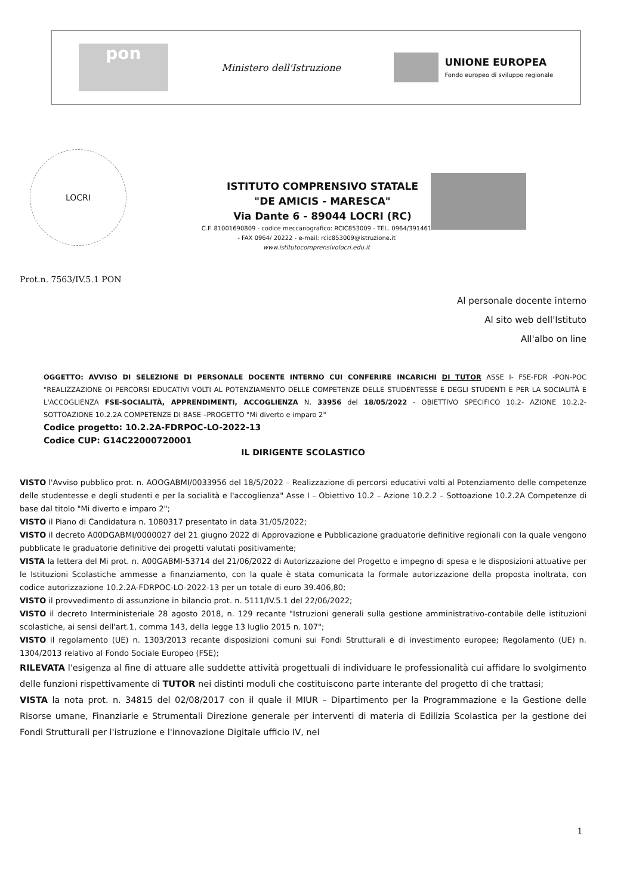pon
Ministero dell'Istruzione
UNIONE EUROPEA
Fondo europeo di sviluppo regionale
LOCRI
ISTITUTO COMPRENSIVO STATALE
"DE AMICIS - MARESCA"
Via Dante 6 - 89044 LOCRI (RC)
C.F. 81001690809 - codice meccanografico: RCIC853009 - TEL. 0964/391461
- FAX 0964/ 20222 - e-mail: rcic853009@istruzione.it
www.istitutocomprensivolocri.edu.it
Prot.n. 7563/IV.5.1 PON
Al personale docente interno
Al sito web dell'Istituto
All'albo on line
OGGETTO: AVVISO DI SELEZIONE DI PERSONALE DOCENTE INTERNO CUI CONFERIRE INCARICHI DI TUTOR ASSE I- FSE-FDR -PON-POC "REALIZZAZIONE OI PERCORSI EDUCATIVI VOLTI AL POTENZIAMENTO DELLE COMPETENZE DELLE STUDENTESSE E DEGLI STUDENTI E PER LA SOCIALITÀ E L'ACCOGLIENZA FSE-SOCIALITÀ, APPRENDIMENTI, ACCOGLIENZA N. 33956 del 18/05/2022 - OBIETTIVO SPECIFICO 10.2- AZIONE 10.2.2- SOTTOAZIONE 10.2.2A COMPETENZE DI BASE –PROGETTO "Mi diverto e imparo 2"
Codice progetto: 10.2.2A-FDRPOC-LO-2022-13
Codice CUP: G14C22000720001
IL DIRIGENTE SCOLASTICO
VISTO l'Avviso pubblico prot. n. AOOGABMI/0033956 del 18/5/2022 – Realizzazione di percorsi educativi volti al Potenziamento delle competenze delle studentesse e degli studenti e per la socialità e l'accoglienza" Asse I – Obiettivo 10.2 – Azione 10.2.2 – Sottoazione 10.2.2A Competenze di base dal titolo "Mi diverto e imparo 2";
VISTO il Piano di Candidatura n. 1080317 presentato in data 31/05/2022;
VISTO il decreto A00DGABMI/0000027 del 21 giugno 2022 di Approvazione e Pubblicazione graduatorie definitive regionali con la quale vengono pubblicate le graduatorie definitive dei progetti valutati positivamente;
VISTA la lettera del Mi prot. n. A00GABMI-53714 del 21/06/2022 di Autorizzazione del Progetto e impegno di spesa e le disposizioni attuative per le Istituzioni Scolastiche ammesse a finanziamento, con la quale è stata comunicata la formale autorizzazione della proposta inoltrata, con codice autorizzazione 10.2.2A-FDRPOC-LO-2022-13 per un totale di euro 39.406,80;
VISTO il provvedimento di assunzione in bilancio prot. n. 5111/IV.5.1 del 22/06/2022;
VISTO il decreto Interministeriale 28 agosto 2018, n. 129 recante "Istruzioni generali sulla gestione amministrativo-contabile delle istituzioni scolastiche, ai sensi dell'art.1, comma 143, della legge 13 luglio 2015 n. 107";
VISTO il regolamento (UE) n. 1303/2013 recante disposizioni comuni sui Fondi Strutturali e di investimento europee; Regolamento (UE) n. 1304/2013 relativo al Fondo Sociale Europeo (FSE);
RILEVATA l'esigenza al fine di attuare alle suddette attività progettuali di individuare le professionalità cui affidare lo svolgimento delle funzioni rispettivamente di TUTOR nei distinti moduli che costituiscono parte interante del progetto di che trattasi;
VISTA la nota prot. n. 34815 del 02/08/2017 con il quale il MIUR – Dipartimento per la Programmazione e la Gestione delle Risorse umane, Finanziarie e Strumentali Direzione generale per interventi di materia di Edilizia Scolastica per la gestione dei Fondi Strutturali per l'istruzione e l'innovazione Digitale ufficio IV, nel
1